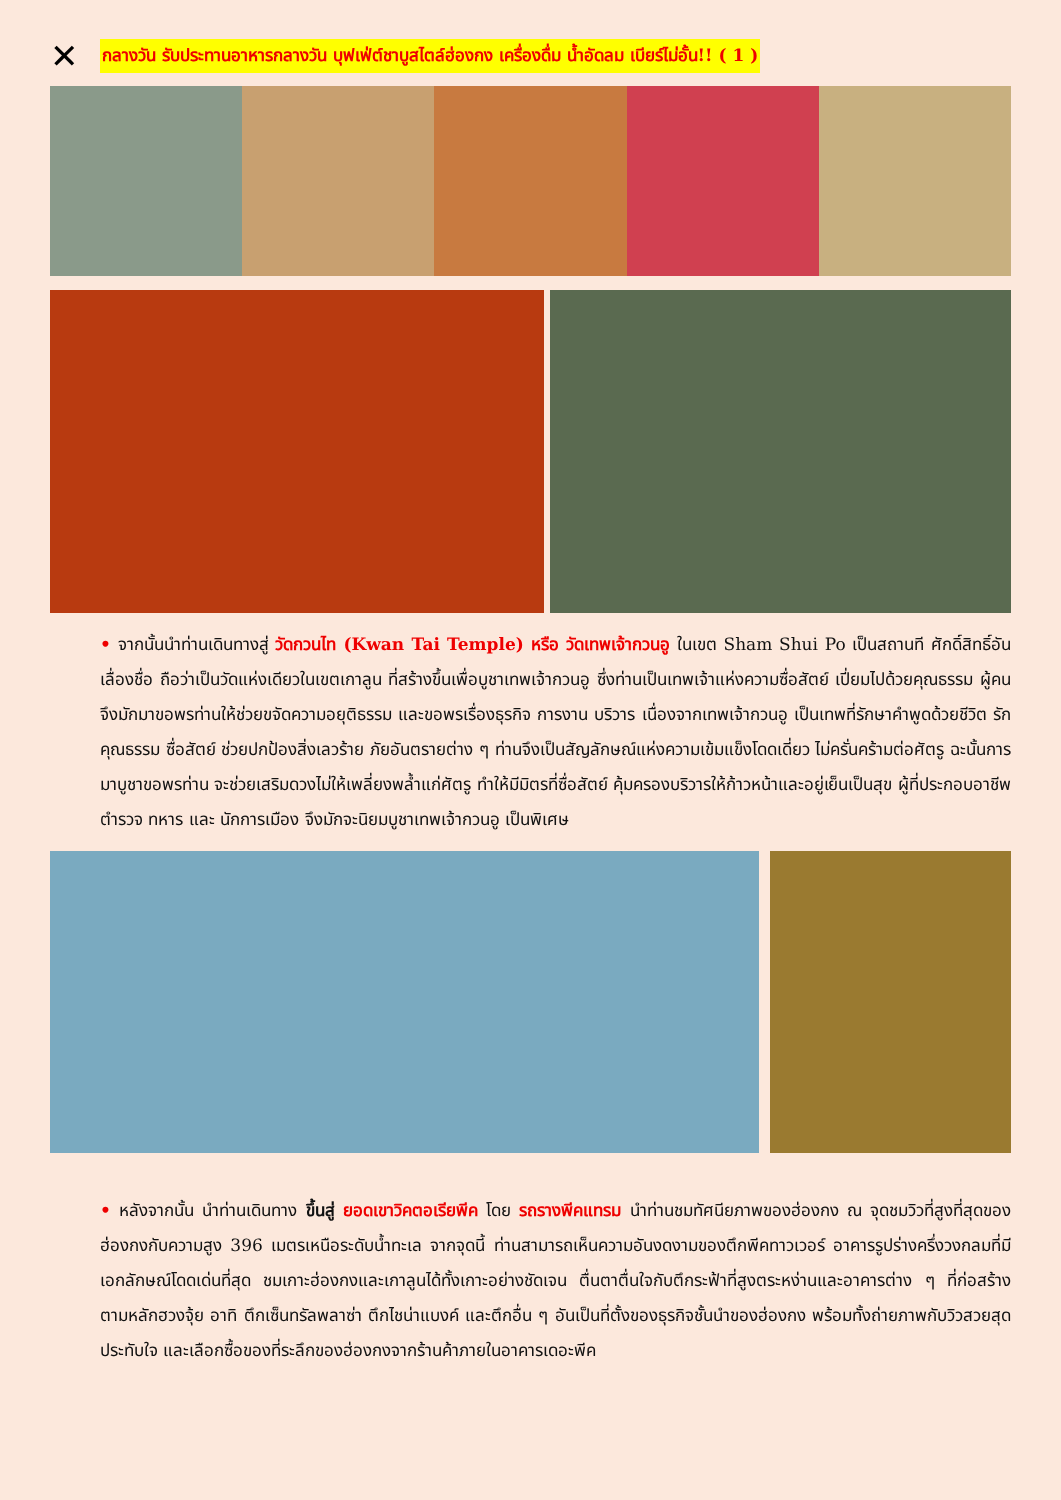✕
กลางวัน รับประทานอาหารกลางวัน บุฟเฟ่ต์ชาบูสไตล์ฮ่องกง เครื่องดื่ม น้ำอัดลม เบียร์ไม่อั้น!! ( 1 )
• จากนั้นนำท่านเดินทางสู่ วัดกวนไท (Kwan Tai Temple) หรือ วัดเทพเจ้ากวนอู ในเขต Sham Shui Po เป็นสถานที ศักดิ์สิทธิ์อันเลื่องชื่อ ถือว่าเป็นวัดแห่งเดียวในเขตเกาลูน ที่สร้างขึ้นเพื่อบูชาเทพเจ้ากวนอู ซึ่งท่านเป็นเทพเจ้าแห่งความซื่อสัตย์ เปี่ยมไปด้วยคุณธรรม ผู้คนจึงมักมาขอพรท่านให้ช่วยขจัดความอยุติธรรม และขอพรเรื่องธุรกิจ การงาน บริวาร เนื่องจากเทพเจ้ากวนอู เป็นเทพที่รักษาคำพูดด้วยชีวิต รักคุณธรรม ซื่อสัตย์ ช่วยปกป้องสิ่งเลวร้าย ภัยอันตรายต่าง ๆ ท่านจึงเป็นสัญลักษณ์แห่งความเข้มแข็งโดดเดี่ยว ไม่ครั่นคร้ามต่อศัตรู ฉะนั้นการมาบูชาขอพรท่าน จะช่วยเสริมดวงไม่ให้เพลี่ยงพล้ำแก่ศัตรู ทำให้มีมิตรที่ซื่อสัตย์ คุ้มครองบริวารให้ก้าวหน้าและอยู่เย็นเป็นสุข ผู้ที่ประกอบอาชีพ ตำรวจ ทหาร และ นักการเมือง จึงมักจะนิยมบูชาเทพเจ้ากวนอู เป็นพิเศษ
• หลังจากนั้น นำท่านเดินทาง ขึ้นสู่ ยอดเขาวิคตอเรียพีค โดย รถรางพีคแทรม นำท่านชมทัศนียภาพของฮ่องกง ณ จุดชมวิวที่สูงที่สุดของฮ่องกงกับความสูง 396 เมตรเหนือระดับน้ำทะเล จากจุดนี้ ท่านสามารถเห็นความอันงดงามของตึกพีคทาวเวอร์ อาคารรูปร่างครึ่งวงกลมที่มีเอกลักษณ์โดดเด่นที่สุด ชมเกาะฮ่องกงและเกาลูนได้ทั้งเกาะอย่างชัดเจน ตื่นตาตื่นใจกับตึกระฟ้าที่สูงตระหง่านและอาคารต่าง ๆ ที่ก่อสร้างตามหลักฮวงจุ้ย อาทิ ตึกเซ็นทรัลพลาซ่า ตึกไชน่าแบงค์ และตึกอื่น ๆ อันเป็นที่ตั้งของธุรกิจชั้นนำของฮ่องกง พร้อมทั้งถ่ายภาพกับวิวสวยสุดประทับใจ และเลือกซื้อของที่ระลึกของฮ่องกงจากร้านค้าภายในอาคารเดอะพีค